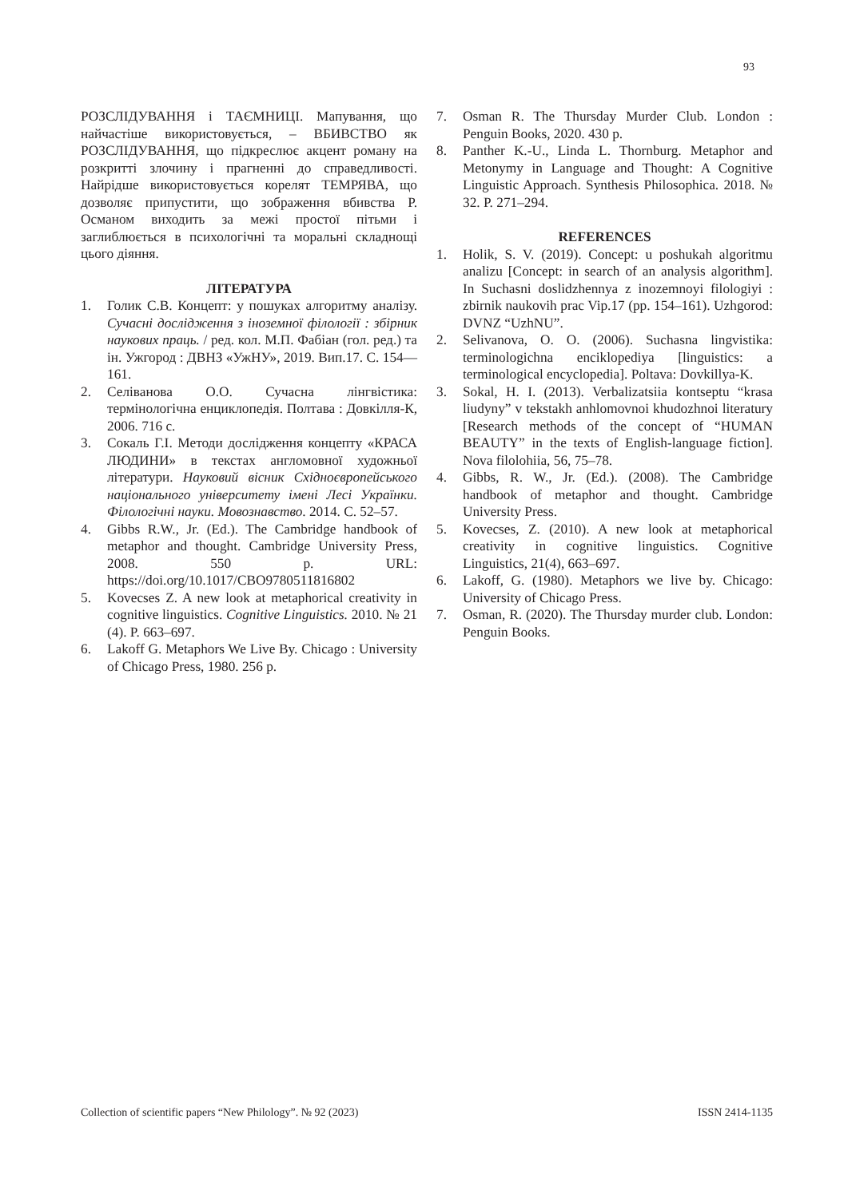93
РОЗСЛІДУВАННЯ і ТАЄМНИЦІ. Мапування, що найчастіше використовується, – ВБИВСТВО як РОЗСЛІДУВАННЯ, що підкреслює акцент роману на розкритті злочину і прагненні до справедливості. Найрідше використовується корелят ТЕМРЯВА, що дозволяє припустити, що зображення вбивства Р. Османом виходить за межі простої пітьми і заглиблюється в психологічні та моральні складнощі цього діяння.
ЛІТЕРАТУРА
1. Голик С.В. Концепт: у пошуках алгоритму аналізу. Сучасні дослідження з іноземної філології : збірник наукових праць. / ред. кол. М.П. Фабіан (гол. ред.) та ін. Ужгород : ДВНЗ «УжНУ», 2019. Вип.17. С. 154—161.
2. Селіванова О.О. Сучасна лінгвістика: термінологічна енциклопедія. Полтава : Довкілля-К, 2006. 716 с.
3. Сокаль Г.І. Методи дослідження концепту «КРАСА ЛЮДИНИ» в текстах англомовної художньої літератури. Науковий вісник Східноєвропейського національного університету імені Лесі Українки. Філологічні науки. Мовознавство. 2014. С. 52–57.
4. Gibbs R.W., Jr. (Ed.). The Cambridge handbook of metaphor and thought. Cambridge University Press, 2008. 550 p. URL: https://doi.org/10.1017/CBO9780511816802
5. Kovecses Z. A new look at metaphorical creativity in cognitive linguistics. Cognitive Linguistics. 2010. № 21 (4). P. 663–697.
6. Lakoff G. Metaphors We Live By. Chicago : University of Chicago Press, 1980. 256 p.
7. Osman R. The Thursday Murder Club. London : Penguin Books, 2020. 430 p.
8. Panther K.-U., Linda L. Thornburg. Metaphor and Metonymy in Language and Thought: A Cognitive Linguistic Approach. Synthesis Philosophica. 2018. № 32. P. 271–294.
REFERENCES
1. Holik, S. V. (2019). Concept: u poshukah algoritmu analizu [Concept: in search of an analysis algorithm]. In Suchasni doslidzhennya z inozemnoyi filologiyi : zbirnik naukovih prac Vip.17 (pp. 154–161). Uzhgorod: DVNZ “UzhNU”.
2. Selivanova, O. O. (2006). Suchasna lingvistika: terminologichna enciklopediya [linguistics: a terminological encyclopedia]. Poltava: Dovkillya-K.
3. Sokal, H. I. (2013). Verbalizatsiia kontseptu “krasa liudyny” v tekstakh anhlomovnoi khudozhnoi literatury [Research methods of the concept of “HUMAN BEAUTY” in the texts of English-language fiction]. Nova filolohiia, 56, 75–78.
4. Gibbs, R. W., Jr. (Ed.). (2008). The Cambridge handbook of metaphor and thought. Cambridge University Press.
5. Kovecses, Z. (2010). A new look at metaphorical creativity in cognitive linguistics. Cognitive Linguistics, 21(4), 663–697.
6. Lakoff, G. (1980). Metaphors we live by. Chicago: University of Chicago Press.
7. Osman, R. (2020). The Thursday murder club. London: Penguin Books.
Collection of scientific papers “New Philology”. № 92 (2023) ISSN 2414-1135